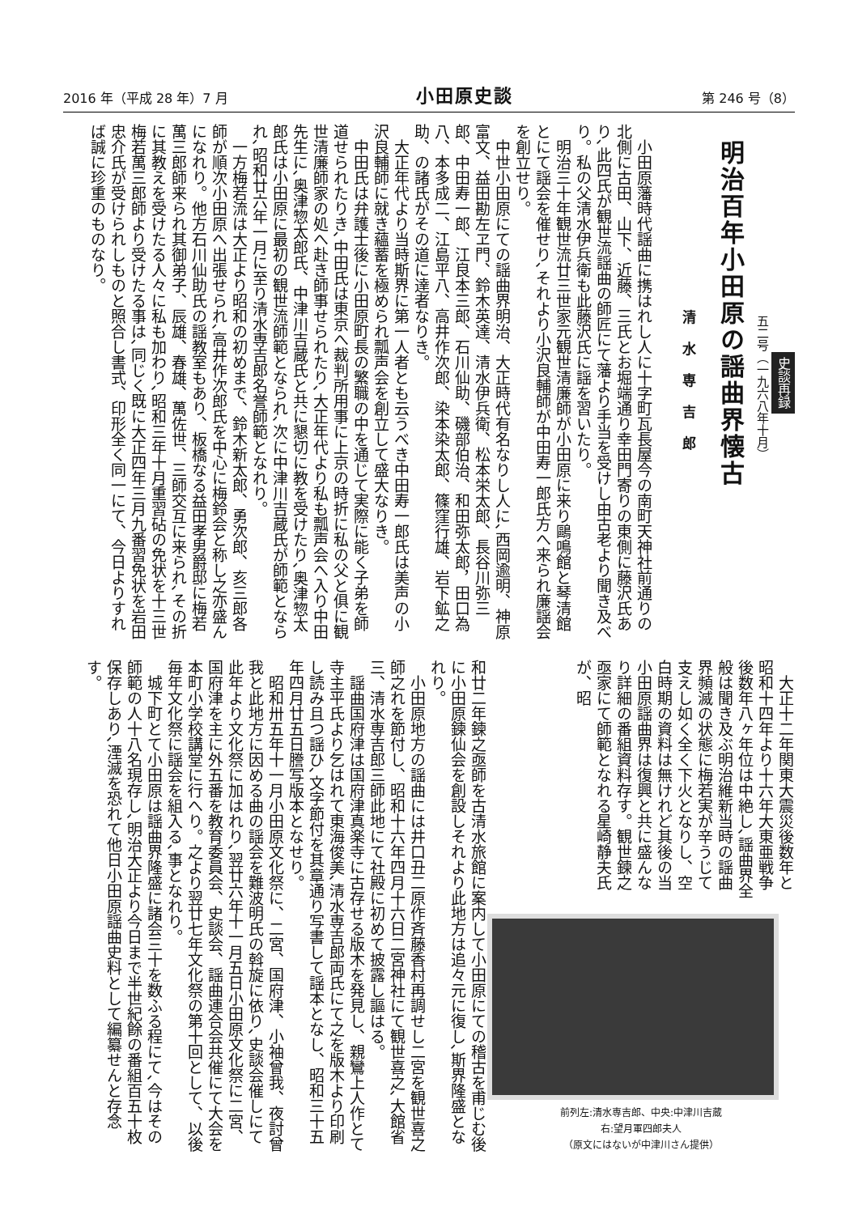2016 年（平成 28 年）7 月 小田原史談 第 246 号（8）
史談再録
五二号（一九六八年十月）
明治百年小田原の謡曲界懐古
清水専吉郎
小田原藩時代謡曲に携はれし人に十字町瓦長屋今の南町天神社前通りの北側に古田、山下、近藤、三氏とお堀端通り幸田門寄りの東側に藤沢氏あり､此四氏が観世流謡曲の師匠にて藩より手当を受けし由古老より聞き及べり。私の父清水伊兵衛も此藤沢氏に謡を習いたり。
明治三十年観世流廿三世家元観世清廉師が小田原に来り鷗鳴館と琴清館とにて謡会を催せり､それより小沢良輔師が中田寿一郎氏方へ来られ廉謡会を創立せり。
中世小田原にての謡曲界明治、大正時代有名なりし人に､西岡逾明、神原富文、益田勘左ヱ門、鈴木英達、清水伊兵衛、松本栄太郎、長谷川弥三郎、中田寿一郎、江良本三郎、石川仙助、磯部伯治、和田弥太郎，田口為八、本多成二、江島平八、高井作次郎、染本染太郎、篠窪行雄、岩下鉱之助、の諸氏がその道に達者なりき。
大正年代より当時斯界に第一人者とも云うべき中田寿一郎氏は美声の小沢良輔師に就き蘊蓄を極められ瓢声会を創立して盛大なりき。
中田氏は弁護士後に小田原町長の繁職の中を通じて実際に能く子弟を師道せられたりき､中田氏は東京へ裁判所用事に上京の時折に私の父と俱に観世清廉師家の処へ赴き師事せられたり､大正年代より私も瓢声会へ入り中田先生に､奥津惣太郎氏、中津川吉蔵氏と共に懇切に教を受けたり､奥津惣太郎氏は小田原に最初の観世流師範となられ､次に中津川吉蔵氏が師範となられ､昭和廿六年一月に至り清水専吉郎名誉師範となれり。
一方梅若流は大正より昭和の初めまで、鈴木新太郎、勇次郎、亥三郎各師が順次小田原へ出張せられ､高井作次郎氏を中心に梅鈴会と称し之亦盛んになれり。他方石川仙助氏の謡教室もあり、板橋なる益田孝男爵邸に梅若萬三郎師来られ其御弟子、辰雄、春雄、萬佐世、三師交互に来られ､その折に其教えを受けたる人々に私も加わり､昭和三年十月重習砧の免状を十三世梅若萬三郎師より受けたる事は､同じく既に大正四年三月九番習免状を岩田忠介氏が受けられしものと照合し書式、印形全く同一にて、今日よりすれば誠に珍重のものなり。
大正十二年関東大震災後数年と昭和十四年より十六年大東亜戦争後数年八ヶ年位は中絶し､謡曲界全般は聞き及ぶ明治維新当時の謡曲界頻滅の状態に梅若実が辛うじて支えし如く全く下火となりし、空白時期の資料は無けれど其後の当小田原謡曲界は復興と共に盛んなり詳細の番組資料存す。観世鍊之亟家にて師範となれる星崎静夫氏が、昭
前列左:清水専吉郎、中央:中津川吉蔵
右:望月軍四郎夫人
（原文にはないが中津川さん提供）
和廿二年鍊之亟師を古清水旅館に案内して小田原にての稽古を甫じむ後に小田原鍊仙会を創設しそれより此地方は追々元に復し､斯界隆盛となれり。
小田原地方の謡曲には井口丑二原作斉藤香村再調せし二宮を観世喜之師之れを節付し、昭和十六年四月十六日二宮神社にて観世喜之､大館省三、清水専吉郎三師此地にて社殿に初めて披露し謳はる。
謡曲国府津は国府津真楽寺に古存せる版木を発見し、親鸞上人作とて寺主平氏より乞はれて東海俊美､清水専吉郎両氏にて之を版木より印刷し読み且つ謡ひ､文字節付を其章通り写書して謡本となし、昭和三十五年四月廿五日謄写版本となせり。
昭和卅五年十一月小田原文化祭に、二宮、国府津、小袖曾我、夜討曾我と此地方に因める曲の謡会を難波明氏の斡旋に依り､史談会催しにて此年より文化祭に加はれり､翌廿六年十一月五日小田原文化祭に二宮、国府津を主に外五番を教育委員会、史談会、謡曲連合会共催にて大会を本町小学校講堂に行へり。之より翌廿七年文化祭の第十回として、以後毎年文化祭に謡会を組入る､事となれり。
城下町とて小田原は謡曲界隆盛に諸会三十を数ふる程にて､今はその師範の人十八名現存し､明治大正より今日まで半世紀餘の番組百五十枚保存しあり､湮滅を恐れて他日小田原謡曲史料として編纂せんと存念す。